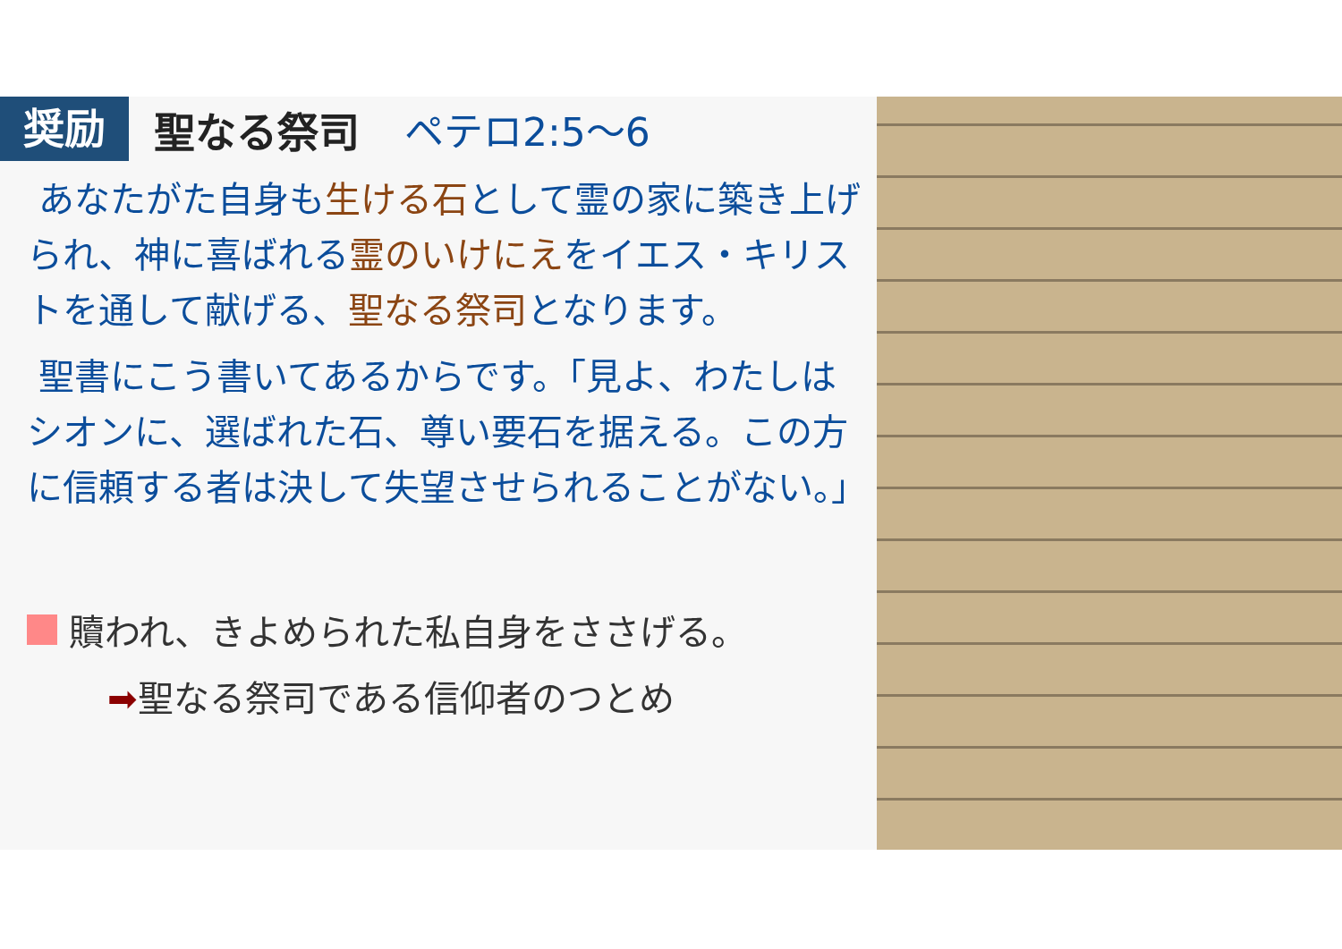奨励 聖なる祭司 ペテロ2:5〜6
あなたがた自身も生ける石として霊の家に築き上げられ、神に喜ばれる霊のいけにえをイエス・キリストを通して献げる、聖なる祭司となります。
聖書にこう書いてあるからです。「見よ、わたしはシオンに、選ばれた石、尊い要石を据える。この方に信頼する者は決して失望させられることがない。」
贖われ、きよめられた私自身をささげる。
➡聖なる祭司である信仰者のつとめ